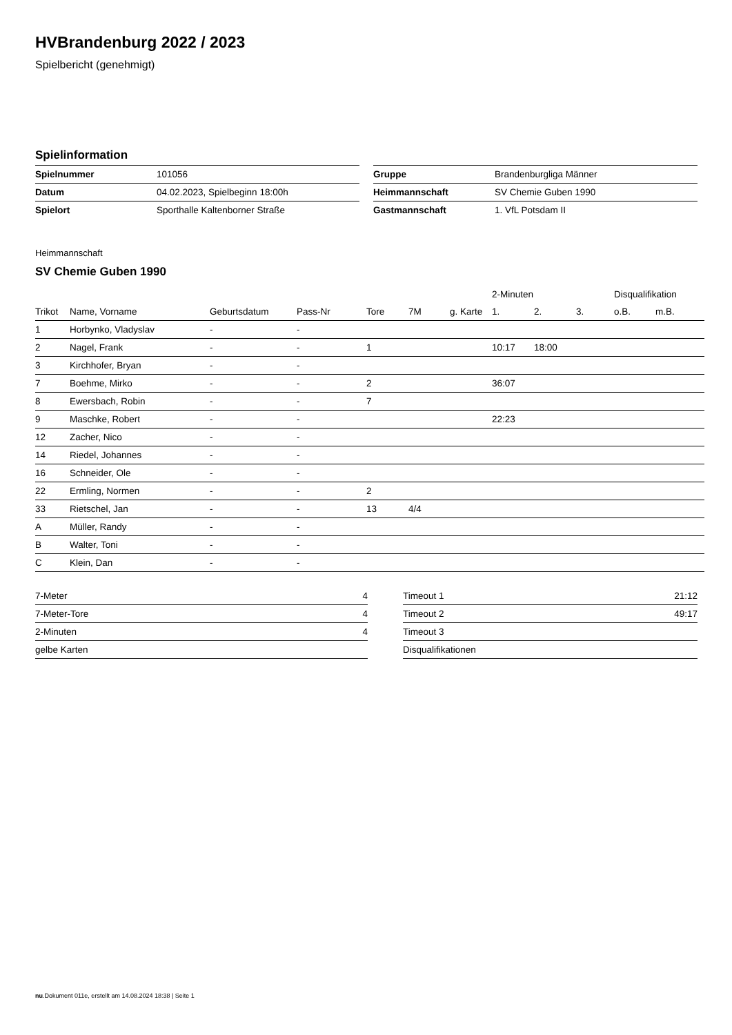HVBrandenburg 2022 / 2023
Spielbericht (genehmigt)
Spielinformation
| Spielnummer | 101056 |
| Datum | 04.02.2023, Spielbeginn 18:00h |
| Spielort | Sporthalle Kaltenborner Straße |
| Gruppe | Brandenburgliga Männer |
| Heimmannschaft | SV Chemie Guben 1990 |
| Gastmannschaft | 1. VfL Potsdam II |
Heimmannschaft
SV Chemie Guben 1990
| | | | | | | | 2-Minuten | | | Disqualifikation | |
| --- | --- | --- | --- | --- | --- | --- | --- | --- | --- | --- | --- |
| Trikot | Name, Vorname | Geburtsdatum | Pass-Nr | Tore | 7M | g. Karte | 1. | 2. | 3. | o.B. | m.B. |
| 1 | Horbynko, Vladyslav | - | - | | | | | | | | |
| 2 | Nagel, Frank | - | - | 1 | | | 10:17 | 18:00 | | | |
| 3 | Kirchhofer, Bryan | - | - | | | | | | | | |
| 7 | Boehme, Mirko | - | - | 2 | | | 36:07 | | | | |
| 8 | Ewersbach, Robin | - | - | 7 | | | | | | | |
| 9 | Maschke, Robert | - | - | | | | 22:23 | | | | |
| 12 | Zacher, Nico | - | - | | | | | | | | |
| 14 | Riedel, Johannes | - | - | | | | | | | | |
| 16 | Schneider, Ole | - | - | | | | | | | | |
| 22 | Ermling, Normen | - | - | 2 | | | | | | | |
| 33 | Rietschel, Jan | - | - | 13 | 4/4 | | | | | | |
| A | Müller, Randy | - | - | | | | | | | | |
| B | Walter, Toni | - | - | | | | | | | | |
| C | Klein, Dan | - | - | | | | | | | | |
| 7-Meter | 4 |
| 7-Meter-Tore | 4 |
| 2-Minuten | 4 |
| gelbe Karten | |
| Timeout 1 | 21:12 |
| Timeout 2 | 49:17 |
| Timeout 3 | |
| Disqualifikationen | |
nu.Dokument 011e, erstellt am 14.08.2024 18:38 | Seite 1